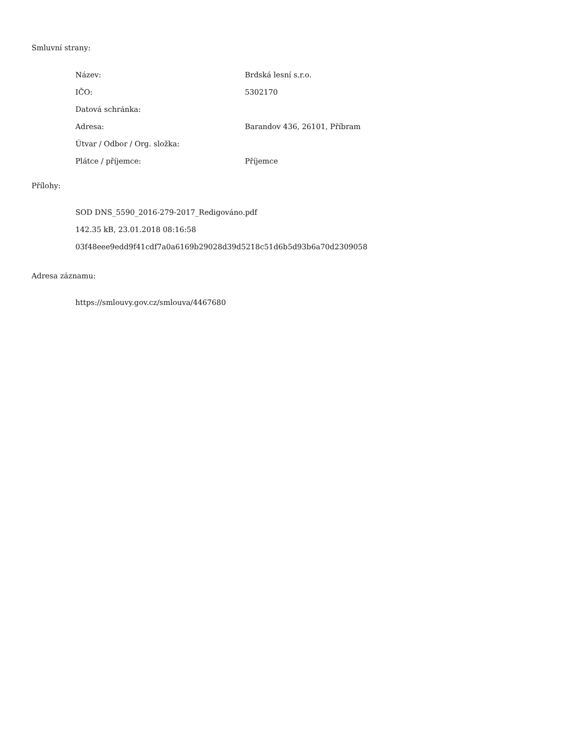Smluvní strany:
| Název: | Brdská lesní s.r.o. |
| IČO: | 5302170 |
| Datová schránka: | |
| Adresa: | Barandov 436, 26101, Příbram |
| Útvar / Odbor / Org. složka: | |
| Plátce / příjemce: | Příjemce |
Přílohy:
SOD DNS_5590_2016-279-2017_Redigováno.pdf
142.35 kB, 23.01.2018 08:16:58
03f48eee9edd9f41cdf7a0a6169b29028d39d5218c51d6b5d93b6a70d2309058
Adresa záznamu:
https://smlouvy.gov.cz/smlouva/4467680